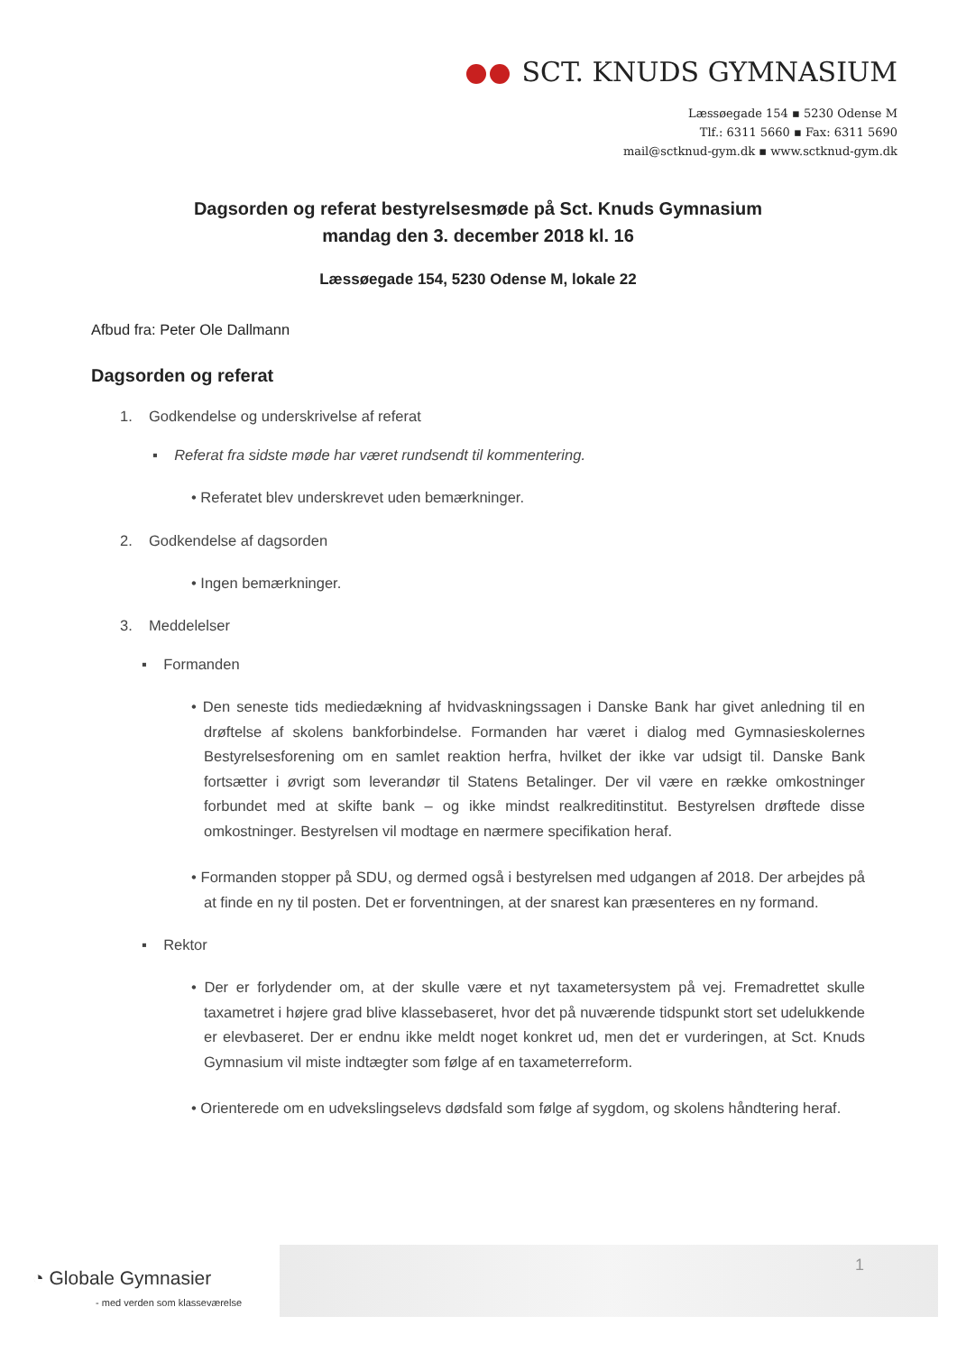SCT. KNUDS GYMNASIUM
Læssøegade 154 ▪ 5230 Odense M
Tlf.: 6311 5660 ▪ Fax: 6311 5690
mail@sctknud-gym.dk ▪ www.sctknud-gym.dk
Dagsorden og referat bestyrelsesmøde på Sct. Knuds Gymnasium
mandag den 3. december 2018 kl. 16
Læssøegade 154, 5230 Odense M, lokale 22
Afbud fra: Peter Ole Dallmann
Dagsorden og referat
1. Godkendelse og underskrivelse af referat
▪ Referat fra sidste møde har været rundsendt til kommentering.
• Referatet blev underskrevet uden bemærkninger.
2. Godkendelse af dagsorden
• Ingen bemærkninger.
3. Meddelelser
▪ Formanden
• Den seneste tids mediedækning af hvidvaskningssagen i Danske Bank har givet anledning til en drøftelse af skolens bankforbindelse. Formanden har været i dialog med Gymnasieskolernes Bestyrelsesforening om en samlet reaktion herfra, hvilket der ikke var udsigt til. Danske Bank fortsætter i øvrigt som leverandør til Statens Betalinger. Der vil være en række omkostninger forbundet med at skifte bank – og ikke mindst realkreditinstitut. Bestyrelsen drøftede disse omkostninger. Bestyrelsen vil modtage en nærmere specifikation heraf.
• Formanden stopper på SDU, og dermed også i bestyrelsen med udgangen af 2018. Der arbejdes på at finde en ny til posten. Det er forventningen, at der snarest kan præsenteres en ny formand.
▪ Rektor
• Der er forlydender om, at der skulle være et nyt taxametersystem på vej. Fremadrettet skulle taxametret i højere grad blive klassebaseret, hvor det på nuværende tidspunkt stort set udelukkende er elevbaseret. Der er endnu ikke meldt noget konkret ud, men det er vurderingen, at Sct. Knuds Gymnasium vil miste indtægter som følge af en taxameterreform.
• Orienterede om en udvekslingselevs dødsfald som følge af sygdom, og skolens håndtering heraf.
1
◔ Globale Gymnasier
- med verden som klasseværelse